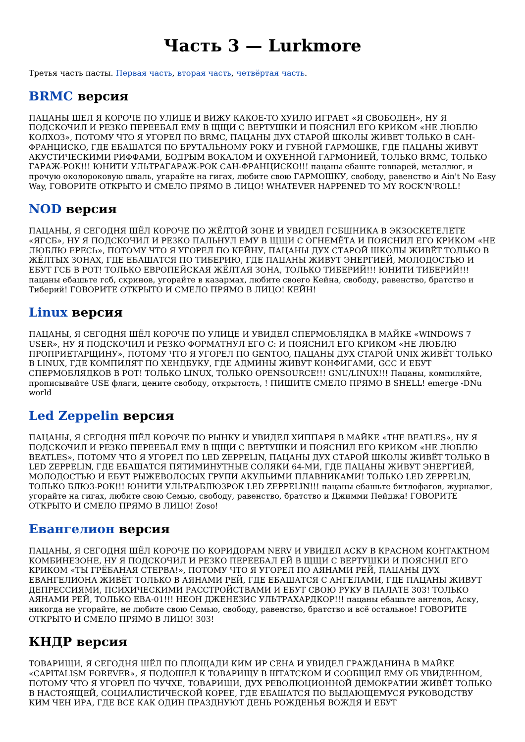Часть 3 — Lurkmore
Третья часть пасты. Первая часть, вторая часть, четвёртая часть.
BRMC версия
ПАЦАНЫ ШЕЛ Я КОРОЧЕ ПО УЛИЦЕ И ВИЖУ КАКОЕ-ТО ХУИЛО ИГРАЕТ «Я СВОБОДЕН», НУ Я ПОДСКОЧИЛ И РЕЗКО ПЕРЕЕБАЛ ЕМУ В ЩЩИ С ВЕРТУШКИ И ПОЯСНИЛ ЕГО КРИКОМ «НЕ ЛЮБЛЮ КОЛХОЗ», ПОТОМУ ЧТО Я УГОРЕЛ ПО BRMC, ПАЦАНЫ ДУХ СТАРОЙ ШКОЛЫ ЖИВЕТ ТОЛЬКО В САН-ФРАНЦИСКО, ГДЕ ЕБАШАТСЯ ПО БРУТАЛЬНОМУ РОКУ И ГУБНОЙ ГАРМОШКЕ, ГДЕ ПАЦАНЫ ЖИВУТ АКУСТИЧЕСКИМИ РИФФАМИ, БОДРЫМ ВОКАЛОМ И ОХУЕННОЙ ГАРМОНИЕЙ, ТОЛЬКО BRMC, ТОЛЬКО ГАРАЖ-РОК!!! ЮНИТИ УЛЬТРАГАРАЖ-РОК САН-ФРАНЦИСКО!!! пацаны ебаште говнарей, металлюг, и прочую околороковую шваль, угарайте на гигах, любите свою ГАРМОШКУ, свободу, равенство и Ain't No Easy Way, ГОВОРИТЕ ОТКРЫТО И СМЕЛО ПРЯМО В ЛИЦО! WHATEVER HAPPENED TO MY ROCK'N'ROLL!
NOD версия
ПАЦАНЫ, Я СЕГОДНЯ ШЁЛ КОРОЧЕ ПО ЖЁЛТОЙ ЗОНЕ И УВИДЕЛ ГСБШНИКА В ЭКЗОСКЕТЕЛЕТЕ «ЯГСБ», НУ Я ПОДСКОЧИЛ И РЕЗКО ПАЛЬНУЛ ЕМУ В ЩЩИ С ОГНЕМЁТА И ПОЯСНИЛ ЕГО КРИКОМ «НЕ ЛЮБЛЮ ЕРЕСЬ», ПОТОМУ ЧТО Я УГОРЕЛ ПО КЕЙНУ, ПАЦАНЫ ДУХ СТАРОЙ ШКОЛЫ ЖИВЁТ ТОЛЬКО В ЖЁЛТЫХ ЗОНАХ, ГДЕ ЕБАШАТСЯ ПО ТИБЕРИЮ, ГДЕ ПАЦАНЫ ЖИВУТ ЭНЕРГИЕЙ, МОЛОДОСТЬЮ И ЕБУТ ГСБ В РОТ! ТОЛЬКО ЕВРОПЕЙСКАЯ ЖЁЛТАЯ ЗОНА, ТОЛЬКО ТИБЕРИЙ!!! ЮНИТИ ТИБЕРИЙ!!! пацаны ебашьте гсб, скринов, угорайте в казармах, любите своего Кейна, свободу, равенство, братство и Тиберий! ГОВОРИТЕ ОТКРЫТО И СМЕЛО ПРЯМО В ЛИЦО! КЕЙН!
Linux версия
ПАЦАНЫ, Я СЕГОДНЯ ШЁЛ КОРОЧЕ ПО УЛИЦЕ И УВИДЕЛ СПЕРМОБЛЯДКА В МАЙКЕ «WINDOWS 7 USER», НУ Я ПОДСКОЧИЛ И РЕЗКО ФОРМАТНУЛ ЕГО C: И ПОЯСНИЛ ЕГО КРИКОМ «НЕ ЛЮБЛЮ ПРОПРИЕТАРЩИНУ», ПОТОМУ ЧТО Я УГОРЕЛ ПО GENTOO, ПАЦАНЫ ДУХ СТАРОЙ UNIX ЖИВЁТ ТОЛЬКО В LINUX, ГДЕ КОМПИЛЯТ ПО ХЕНДБУКУ, ГДЕ АДМИНЫ ЖИВУТ КОНФИГАМИ, GCC И ЕБУТ СПЕРМОБЛЯДКОВ В РОТ! ТОЛЬКО LINUX, ТОЛЬКО OPENSOURCE!!! GNU/LINUX!!! Пацаны, компиляйте, прописывайте USE флаги, цените свободу, открытость, ! ПИШИТЕ СМЕЛО ПРЯМО В SHELL! emerge -DNu world
Led Zeppelin версия
ПАЦАНЫ, Я СЕГОДНЯ ШЁЛ КОРОЧЕ ПО РЫНКУ И УВИДЕЛ ХИППАРЯ В МАЙКЕ «THE BEATLES», НУ Я ПОДСКОЧИЛ И РЕЗКО ПЕРЕЕБАЛ ЕМУ В ЩЩИ С ВЕРТУШКИ И ПОЯСНИЛ ЕГО КРИКОМ «НЕ ЛЮБЛЮ BEATLES», ПОТОМУ ЧТО Я УГОРЕЛ ПО LED ZEPPELIN, ПАЦАНЫ ДУХ СТАРОЙ ШКОЛЫ ЖИВЁТ ТОЛЬКО В LED ZEPPELIN, ГДЕ ЕБАШАТСЯ ПЯТИМИНУТНЫЕ СОЛЯКИ 64-МИ, ГДЕ ПАЦАНЫ ЖИВУТ ЭНЕРГИЕЙ, МОЛОДОСТЬЮ И ЕБУТ РЫЖЕВОЛОСЫХ ГРУПИ АКУЛЬИМИ ПЛАВНИКАМИ! ТОЛЬКО LED ZEPPELIN, ТОЛЬКО БЛЮЗ-РОК!!! ЮНИТИ УЛЬТРАБЛЮЗРОК LED ZEPPELIN!!! пацаны ебашьте битлофагов, журналюг, угорайте на гигах, любите свою Семью, свободу, равенство, братство и Джимми Пейджа! ГОВОРИТЕ ОТКРЫТО И СМЕЛО ПРЯМО В ЛИЦО! Zoso!
Евангелион версия
ПАЦАНЫ, Я СЕГОДНЯ ШЁЛ КОРОЧЕ ПО КОРИДОРАМ NERV И УВИДЕЛ АСКУ В КРАСНОМ КОНТАКТНОМ КОМБИНЕЗОНЕ, НУ Я ПОДСКОЧИЛ И РЕЗКО ПЕРЕЕБАЛ ЕЙ В ЩЩИ С ВЕРТУШКИ И ПОЯСНИЛ ЕГО КРИКОМ «ТЫ ГРЁБАНАЯ СТЕРВА!», ПОТОМУ ЧТО Я УГОРЕЛ ПО АЯНАМИ РЕЙ, ПАЦАНЫ ДУХ ЕВАНГЕЛИОНА ЖИВЁТ ТОЛЬКО В АЯНАМИ РЕЙ, ГДЕ ЕБАШАТСЯ С АНГЕЛАМИ, ГДЕ ПАЦАНЫ ЖИВУТ ДЕПРЕССИЯМИ, ПСИХИЧЕСКИМИ РАССТРОЙСТВАМИ И ЕБУТ СВОЮ РУКУ В ПАЛАТЕ 303! ТОЛЬКО АЯНАМИ РЕЙ, ТОЛЬКО ЕВА-01!!! НЕОН ДЖЕНЕЗИС УЛЬТРАХАРДКОР!!! пацаны ебашьте ангелов, Аску, никогда не угорайте, не любите свою Семью, свободу, равенство, братство и всё остальное! ГОВОРИТЕ ОТКРЫТО И СМЕЛО ПРЯМО В ЛИЦО! 303!
КНДР версия
ТОВАРИЩИ, Я СЕГОДНЯ ШЁЛ ПО ПЛОЩАДИ КИМ ИР СЕНА И УВИДЕЛ ГРАЖДАНИНА В МАЙКЕ «CAPITALISM FOREVER», Я ПОДОШЕЛ К ТОВАРИЩУ В ШТАТСКОМ И СООБЩИЛ ЕМУ ОБ УВИДЕННОМ, ПОТОМУ ЧТО Я УГОРЕЛ ПО ЧУЧХЕ, ТОВАРИЩИ, ДУХ РЕВОЛЮЦИОННОЙ ДЕМОКРАТИИ ЖИВЁТ ТОЛЬКО В НАСТОЯЩЕЙ, СОЦИАЛИСТИЧЕСКОЙ КОРЕЕ, ГДЕ ЕБАШАТСЯ ПО ВЫДАЮЩЕМУСЯ РУКОВОДСТВУ КИМ ЧЕН ИРА, ГДЕ ВСЕ КАК ОДИН ПРАЗДНУЮТ ДЕНЬ РОЖДЕНЬЯ ВОЖДЯ И ЕБУТ